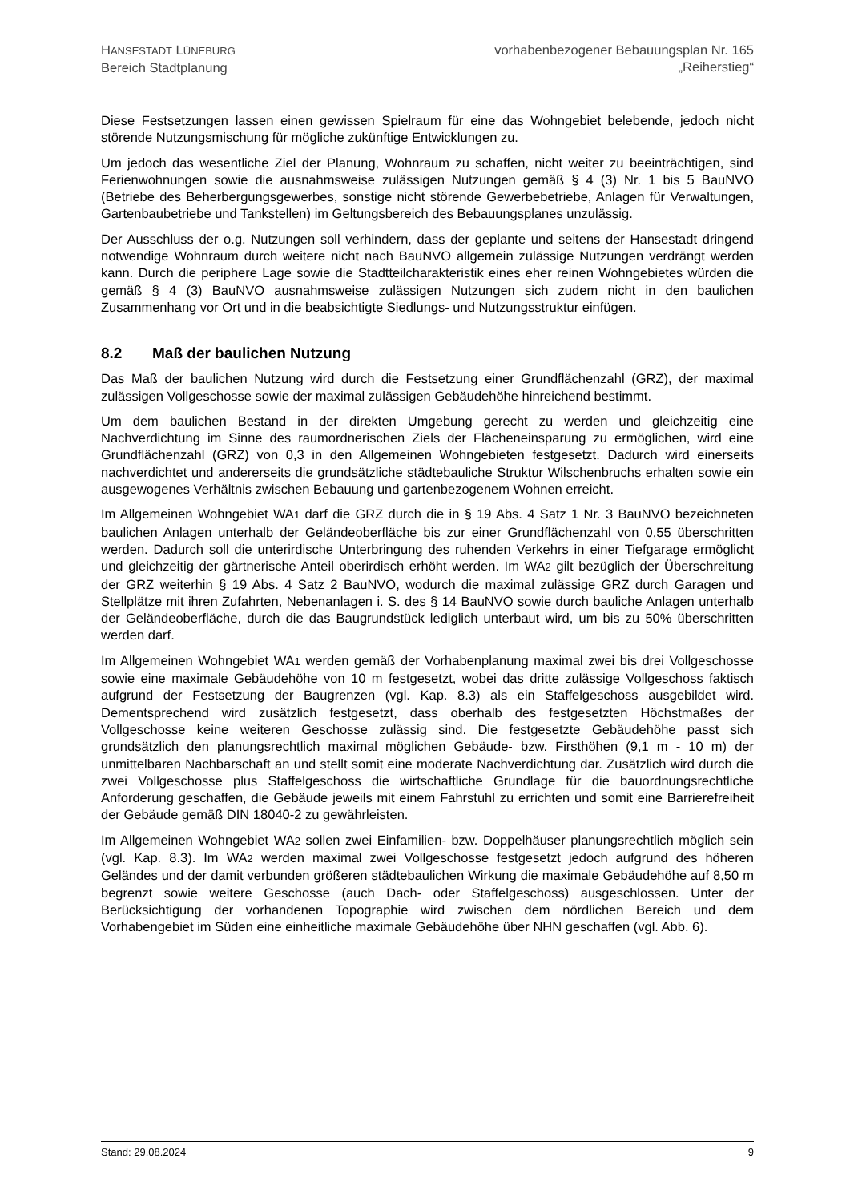HANSESTADT LÜNEBURG
Bereich Stadtplanung
vorhabenbezogener Bebauungsplan Nr. 165
„Reiherstieg“
Diese Festsetzungen lassen einen gewissen Spielraum für eine das Wohngebiet belebende, jedoch nicht störende Nutzungsmischung für mögliche zukünftige Entwicklungen zu.
Um jedoch das wesentliche Ziel der Planung, Wohnraum zu schaffen, nicht weiter zu beeinträchtigen, sind Ferienwohnungen sowie die ausnahmsweise zulässigen Nutzungen gemäß § 4 (3) Nr. 1 bis 5 BauNVO (Betriebe des Beherbergungsgewerbes, sonstige nicht störende Gewerbebetriebe, Anlagen für Verwaltungen, Gartenbaubetriebe und Tankstellen) im Geltungsbereich des Bebauungsplanes unzulässig.
Der Ausschluss der o.g. Nutzungen soll verhindern, dass der geplante und seitens der Hansestadt dringend notwendige Wohnraum durch weitere nicht nach BauNVO allgemein zulässige Nutzungen verdrängt werden kann. Durch die periphere Lage sowie die Stadtteilcharakteristik eines eher reinen Wohngebietes würden die gemäß § 4 (3) BauNVO ausnahmsweise zulässigen Nutzungen sich zudem nicht in den baulichen Zusammenhang vor Ort und in die beabsichtigte Siedlungs- und Nutzungsstruktur einfügen.
8.2 Maß der baulichen Nutzung
Das Maß der baulichen Nutzung wird durch die Festsetzung einer Grundflächenzahl (GRZ), der maximal zulässigen Vollgeschosse sowie der maximal zulässigen Gebäudehöhe hinreichend bestimmt.
Um dem baulichen Bestand in der direkten Umgebung gerecht zu werden und gleichzeitig eine Nachverdichtung im Sinne des raumordnerischen Ziels der Flächeneinsparung zu ermöglichen, wird eine Grundflächenzahl (GRZ) von 0,3 in den Allgemeinen Wohngebieten festgesetzt. Dadurch wird einerseits nachverdichtet und andererseits die grundsätzliche städtebauliche Struktur Wilschenbruchs erhalten sowie ein ausgewogenes Verhältnis zwischen Bebauung und gartenbezogenem Wohnen erreicht.
Im Allgemeinen Wohngebiet WA1 darf die GRZ durch die in § 19 Abs. 4 Satz 1 Nr. 3 BauNVO bezeichneten baulichen Anlagen unterhalb der Geländeoberfläche bis zur einer Grundflächenzahl von 0,55 überschritten werden. Dadurch soll die unterirdische Unterbringung des ruhenden Verkehrs in einer Tiefgarage ermöglicht und gleichzeitig der gärtnerische Anteil oberirdisch erhöht werden. Im WA2 gilt bezüglich der Überschreitung der GRZ weiterhin § 19 Abs. 4 Satz 2 BauNVO, wodurch die maximal zulässige GRZ durch Garagen und Stellplätze mit ihren Zufahrten, Nebenanlagen i. S. des § 14 BauNVO sowie durch bauliche Anlagen unterhalb der Geländeoberfläche, durch die das Baugrundstück lediglich unterbaut wird, um bis zu 50% überschritten werden darf.
Im Allgemeinen Wohngebiet WA1 werden gemäß der Vorhabenplanung maximal zwei bis drei Vollgeschosse sowie eine maximale Gebäudehöhe von 10 m festgesetzt, wobei das dritte zulässige Vollgeschoss faktisch aufgrund der Festsetzung der Baugrenzen (vgl. Kap. 8.3) als ein Staffelgeschoss ausgebildet wird. Dementsprechend wird zusätzlich festgesetzt, dass oberhalb des festgesetzten Höchstmaßes der Vollgeschosse keine weiteren Geschosse zulässig sind. Die festgesetzte Gebäudehöhe passt sich grundsätzlich den planungsrechtlich maximal möglichen Gebäude- bzw. Firsthöhen (9,1 m - 10 m) der unmittelbaren Nachbarschaft an und stellt somit eine moderate Nachverdichtung dar. Zusätzlich wird durch die zwei Vollgeschosse plus Staffelgeschoss die wirtschaftliche Grundlage für die bauordnungsrechtliche Anforderung geschaffen, die Gebäude jeweils mit einem Fahrstuhl zu errichten und somit eine Barrierefreiheit der Gebäude gemäß DIN 18040-2 zu gewährleisten.
Im Allgemeinen Wohngebiet WA2 sollen zwei Einfamilien- bzw. Doppelhäuser planungsrechtlich möglich sein (vgl. Kap. 8.3). Im WA2 werden maximal zwei Vollgeschosse festgesetzt jedoch aufgrund des höheren Geländes und der damit verbunden größeren städtebaulichen Wirkung die maximale Gebäudehöhe auf 8,50 m begrenzt sowie weitere Geschosse (auch Dach- oder Staffelgeschoss) ausgeschlossen. Unter der Berücksichtigung der vorhandenen Topographie wird zwischen dem nördlichen Bereich und dem Vorhabengebiet im Süden eine einheitliche maximale Gebäudehöhe über NHN geschaffen (vgl. Abb. 6).
Stand: 29.08.2024 9